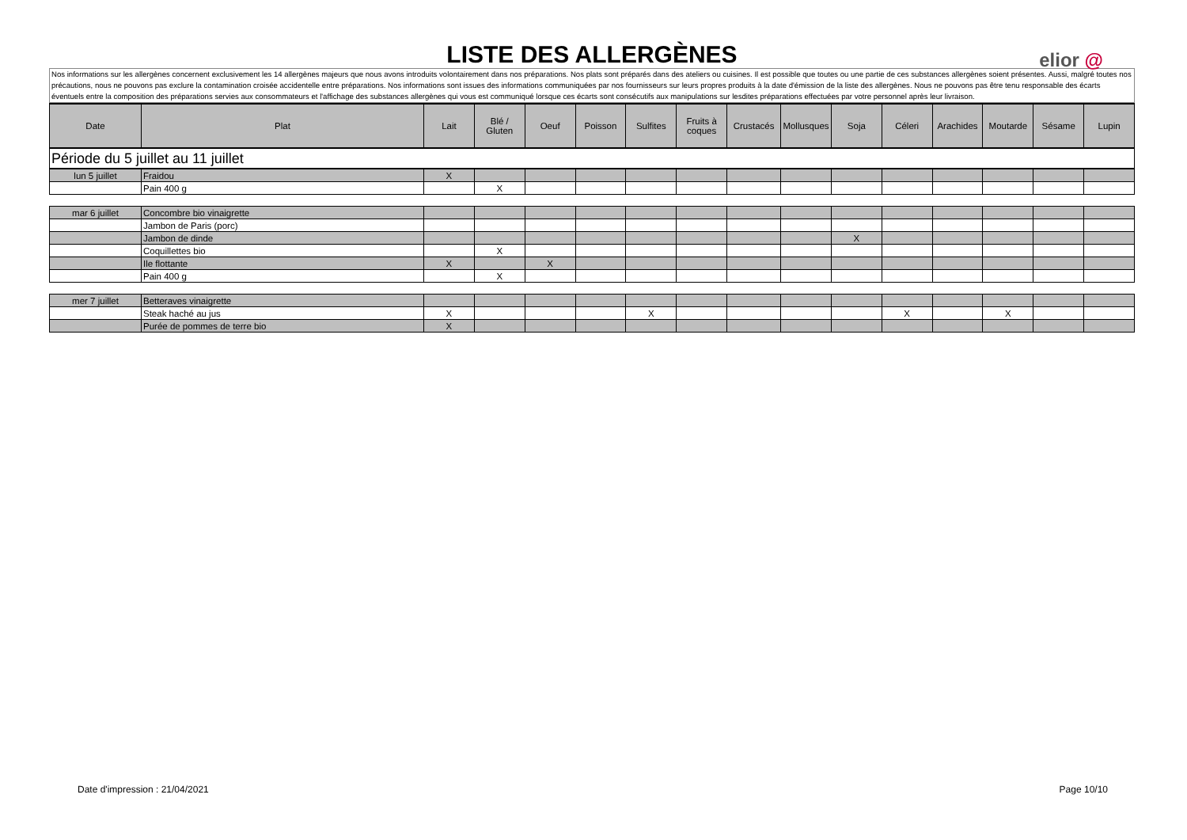LISTE DES ALLERGÈNES
elior @
Nos informations sur les allergènes concernent exclusivement les 14 allergènes majeurs que nous avons introduits volontairement dans nos préparations. Nos plats sont préparés dans des ateliers ou cuisines. Il est possible que toutes ou une partie de ces substances allergènes soient présentes. Aussi, malgré toutes nos précautions, nous ne pouvons pas exclure la contamination croisée accidentelle entre préparations. Nos informations sont issues des informations communiquées par nos fournisseurs sur leurs propres produits à la date d'émission de la liste des allergènes. Nous ne pouvons pas être tenu responsable des écarts éventuels entre la composition des préparations servies aux consommateurs et l'affichage des substances allergènes qui vous est communiqué lorsque ces écarts sont consécutifs aux manipulations sur lesdites préparations effectuées par votre personnel après leur livraison.
| Date | Plat | Lait | Blé / Gluten | Oeuf | Poisson | Sulfites | Fruits à coques | Crustacés | Mollusques | Soja | Céleri | Arachides | Moutarde | Sésame | Lupin |
| --- | --- | --- | --- | --- | --- | --- | --- | --- | --- | --- | --- | --- | --- | --- | --- |
| Période du 5 juillet au 11 juillet | | | | | | | | | | | | | | | |
| lun 5 juillet | Fraidou | X | | | | | | | | | | | | | |
| | Pain 400 g | | X | | | | | | | | | | | | |
| mar 6 juillet | Concombre bio vinaigrette | | | | | | | | | | | | | | |
| | Jambon de Paris (porc) | | | | | | | | | | | | | | |
| | Jambon de dinde | | | | | | | | | X | | | | | |
| | Coquillettes bio | | X | | | | | | | | | | | | |
| | Ile flottante | X | | X | | | | | | | | | | | |
| | Pain 400 g | | X | | | | | | | | | | | | |
| mer 7 juillet | Betteraves vinaigrette | | | | | | | | | | | | | | |
| | Steak haché au jus | X | | | | X | | | | | X | | X | | |
| | Purée de pommes de terre bio | X | | | | | | | | | | | | | |
Date d'impression : 21/04/2021 Page 10/10